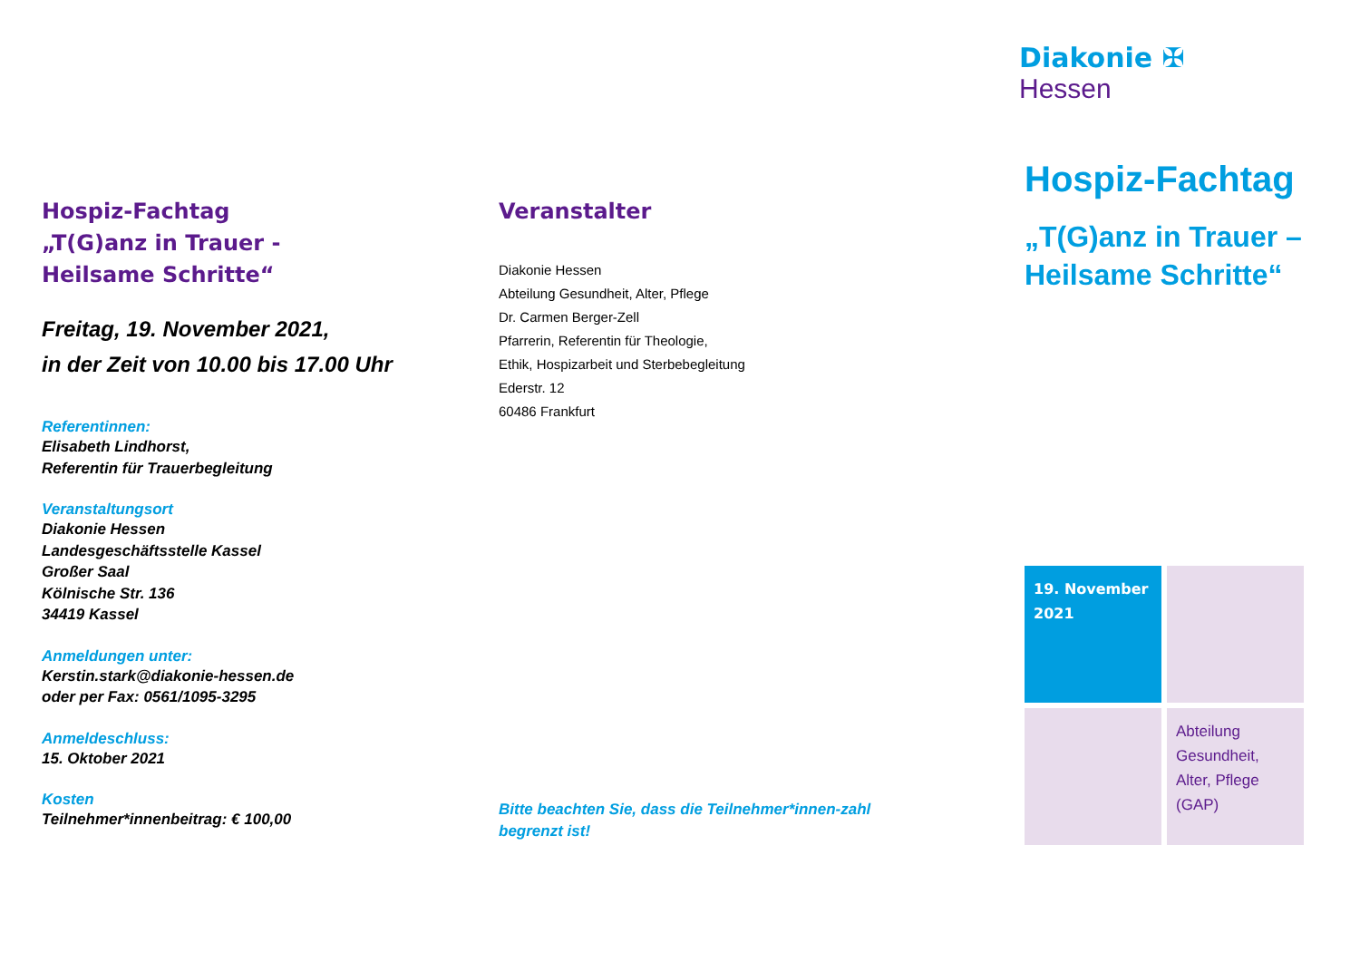Hospiz-Fachtag
„T(G)anz in Trauer -
Heilsame Schritte“
Freitag, 19. November 2021,
in der Zeit von 10.00 bis 17.00 Uhr
Referentinnen:
Elisabeth Lindhorst,
Referentin für Trauerbegleitung
Veranstaltungsort
Diakonie Hessen
Landesgeschäftsstelle Kassel
Großer Saal
Kölnische Str. 136
34419 Kassel
Anmeldungen unter:
Kerstin.stark@diakonie-hessen.de
oder per Fax: 0561/1095-3295
Anmeldeschluss:
15. Oktober 2021
Kosten
Teilnehmer*innenbeitrag: € 100,00
Veranstalter
Diakonie Hessen
Abteilung Gesundheit, Alter, Pflege
Dr. Carmen Berger-Zell
Pfarrerin, Referentin für Theologie,
Ethik, Hospizarbeit und Sterbebegleitung
Ederstr. 12
60486 Frankfurt
Bitte beachten Sie, dass die Teilnehmer*innen-zahl begrenzt ist!
Diakonie ✠
Hessen
Hospiz-Fachtag
„T(G)anz in Trauer –
Heilsame Schritte“
19. November 2021
Abteilung Gesundheit, Alter, Pflege (GAP)